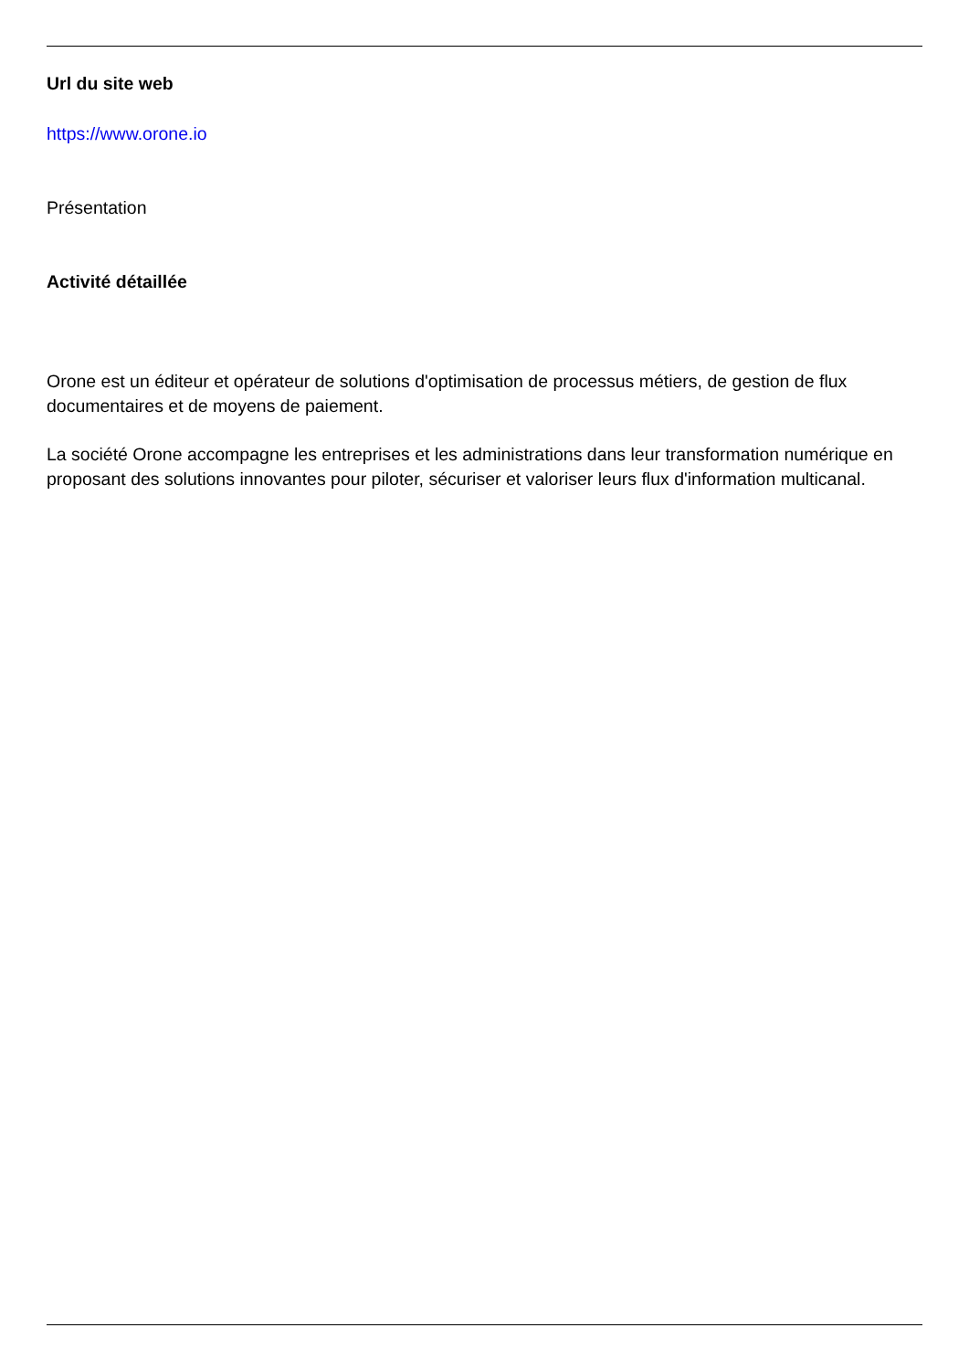Url du site web
https://www.orone.io
Présentation
Activité détaillée
Orone est un éditeur et opérateur de solutions d'optimisation de processus métiers, de gestion de flux documentaires et de moyens de paiement.
La société Orone accompagne les entreprises et les administrations dans leur transformation numérique en proposant des solutions innovantes pour piloter, sécuriser et valoriser leurs flux d'information multicanal.